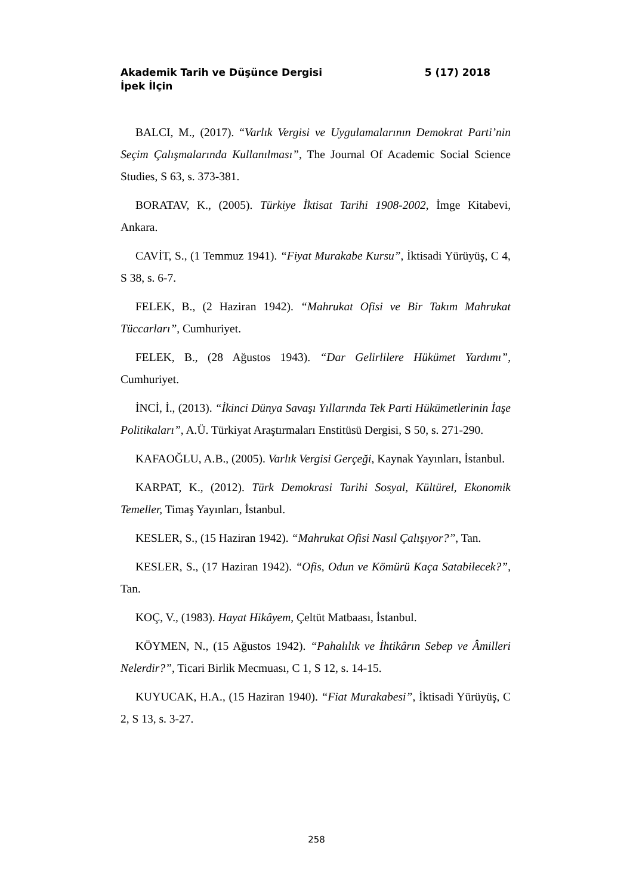Akademik Tarih ve Düşünce Dergisi 5 (17) 2018
İpek İlçin
BALCI, M., (2017). “Varlık Vergisi ve Uygulamalarının Demokrat Parti’nin Seçim Çalışmalarında Kullanılması”, The Journal Of Academic Social Science Studies, S 63, s. 373-381.
BORATAV, K., (2005). Türkiye İktisat Tarihi 1908-2002, İmge Kitabevi, Ankara.
CAVİT, S., (1 Temmuz 1941). “Fiyat Murakabe Kursu”, İktisadi Yürüyüş, C 4, S 38, s. 6-7.
FELEK, B., (2 Haziran 1942). “Mahrukat Ofisi ve Bir Takım Mahrukat Tüccarları”, Cumhuriyet.
FELEK, B., (28 Ağustos 1943). “Dar Gelirlilere Hükümet Yardımı”, Cumhuriyet.
İNCİ, İ., (2013). “İkinci Dünya Savaşı Yıllarında Tek Parti Hükümetlerinin İaşe Politikaları”, A.Ü. Türkiyat Araştırmaları Enstitüsü Dergisi, S 50, s. 271-290.
KAFAOĞLU, A.B., (2005). Varlık Vergisi Gerçeği, Kaynak Yayınları, İstanbul.
KARPAT, K., (2012). Türk Demokrasi Tarihi Sosyal, Kültürel, Ekonomik Temeller, Timaş Yayınları, İstanbul.
KESLER, S., (15 Haziran 1942). “Mahrukat Ofisi Nasıl Çalışıyor?”, Tan.
KESLER, S., (17 Haziran 1942). “Ofis, Odun ve Kömürü Kaça Satabilecek?”, Tan.
KOÇ, V., (1983). Hayat Hikâyem, Çeltüt Matbaası, İstanbul.
KÖYMEN, N., (15 Ağustos 1942). “Pahalılık ve İhtikârın Sebep ve Âmilleri Nelerdir?”, Ticari Birlik Mecmuası, C 1, S 12, s. 14-15.
KUYUCAK, H.A., (15 Haziran 1940). “Fiat Murakabesi”, İktisadi Yürüyüş, C 2, S 13, s. 3-27.
258